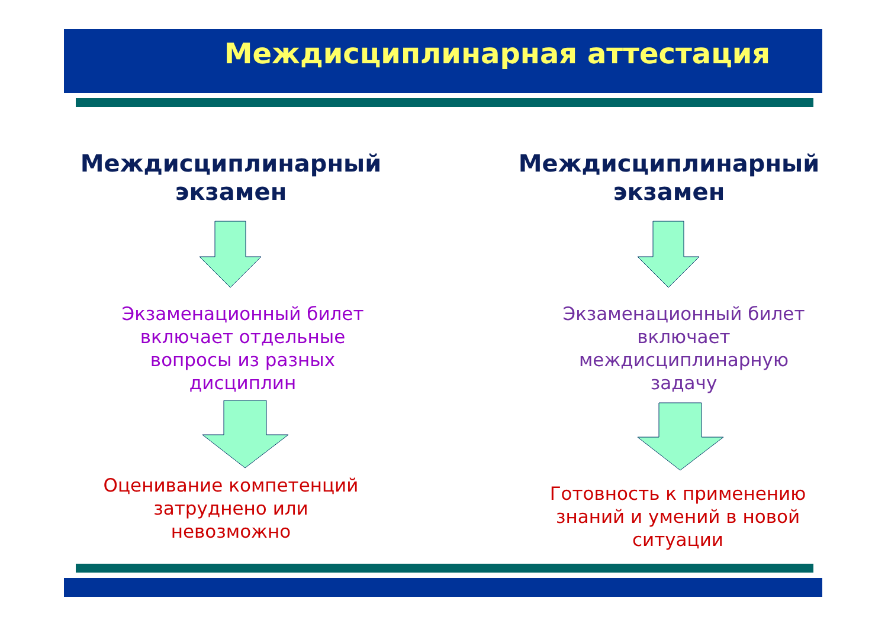Междисциплинарная аттестация
Междисциплинарный
экзамен
Экзаменационный билет
включает отдельные
вопросы из разных
дисциплин
Оценивание компетенций
затруднено или
невозможно
Междисциплинарный
экзамен
Экзаменационный билет
включает
междисциплинарную
задачу
Готовность к применению
знаний и умений в новой
ситуации